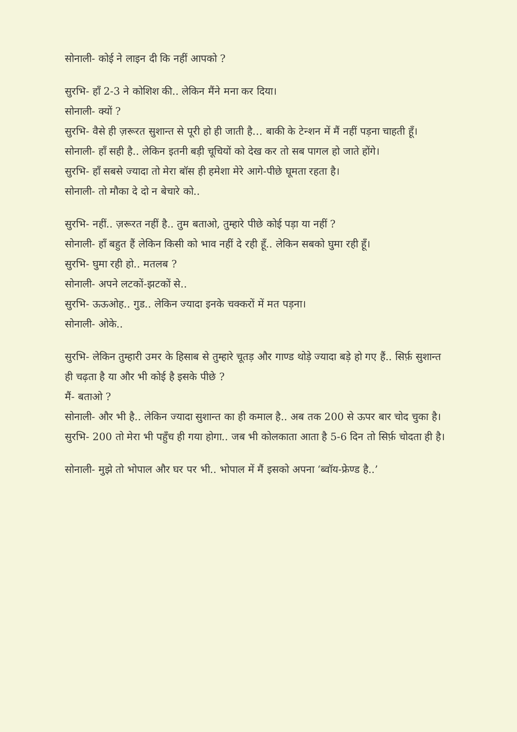सोनाली- कोई ने लाइन दी कि नहीं आपको ?
सुरभि- हाँ 2-3 ने कोशिश की.. लेकिन मैंने मना कर दिया।
सोनाली- क्यों ?
सुरभि- वैसे ही ज़रूरत सुशान्त से पूरी हो ही जाती है… बाकी के टेन्शन में मैं नहीं पड़ना चाहती हूँ।
सोनाली- हाँ सही है.. लेकिन इतनी बड़ी चूचियों को देख कर तो सब पागल हो जाते होंगे।
सुरभि- हाँ सबसे ज्यादा तो मेरा बॉस ही हमेशा मेरे आगे-पीछे घूमता रहता है।
सोनाली- तो मौका दे दो न बेचारे को..
सुरभि- नहीं.. ज़रूरत नहीं है.. तुम बताओ, तुम्हारे पीछे कोई पड़ा या नहीं ?
सोनाली- हाँ बहुत हैं लेकिन किसी को भाव नहीं दे रही हूँ.. लेकिन सबको घुमा रही हूँ।
सुरभि- घुमा रही हो.. मतलब ?
सोनाली- अपने लटकों-झटकों से..
सुरभि- ऊऊओह.. गुड.. लेकिन ज्यादा इनके चक्करों में मत पड़ना।
सोनाली- ओके..
सुरभि- लेकिन तुम्हारी उमर के हिसाब से तुम्हारे चूतड़ और गाण्ड थोड़े ज्यादा बड़े हो गए हैं.. सिर्फ़ सुशान्त ही चढ़ता है या और भी कोई है इसके पीछे ?
मैं- बताओ ?
सोनाली- और भी है.. लेकिन ज्यादा सुशान्त का ही कमाल है.. अब तक 200 से ऊपर बार चोद चुका है।
सुरभि- 200 तो मेरा भी पहुँच ही गया होगा.. जब भी कोलकाता आता है 5-6 दिन तो सिर्फ़ चोदता ही है।
सोनाली- मुझे तो भोपाल और घर पर भी.. भोपाल में मैं इसको अपना ‘ब्वॉय-फ्रेण्ड है..’